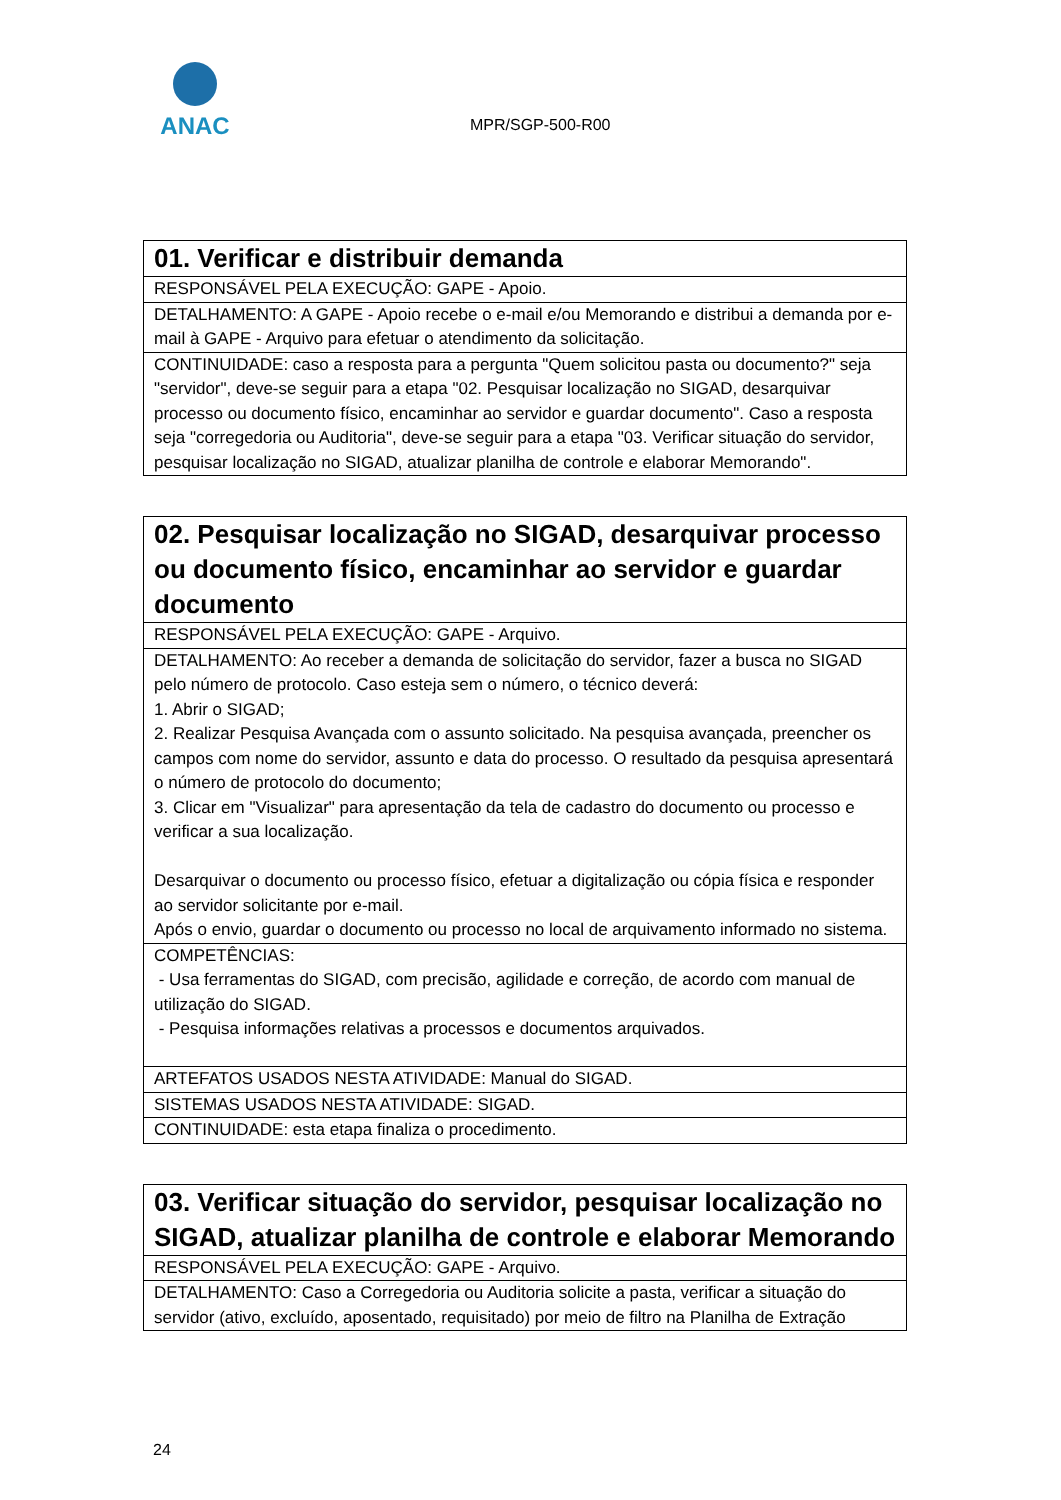ANAC
MPR/SGP-500-R00
| 01. Verificar e distribuir demanda |
| --- |
| RESPONSÁVEL PELA EXECUÇÃO: GAPE - Apoio. |
| DETALHAMENTO: A GAPE - Apoio recebe o e-mail e/ou Memorando e distribui a demanda por e-mail à GAPE - Arquivo para efetuar o atendimento da solicitação. |
| CONTINUIDADE: caso a resposta para a pergunta "Quem solicitou pasta ou documento?" seja "servidor", deve-se seguir para a etapa "02. Pesquisar localização no SIGAD, desarquivar processo ou documento físico, encaminhar ao servidor e guardar documento". Caso a resposta seja "corregedoria ou Auditoria", deve-se seguir para a etapa "03. Verificar situação do servidor, pesquisar localização no SIGAD, atualizar planilha de controle e elaborar Memorando". |
| 02. Pesquisar localização no SIGAD, desarquivar processo ou documento físico, encaminhar ao servidor e guardar documento |
| --- |
| RESPONSÁVEL PELA EXECUÇÃO: GAPE - Arquivo. |
| DETALHAMENTO: Ao receber a demanda de solicitação do servidor, fazer a busca no SIGAD pelo número de protocolo. Caso esteja sem o número, o técnico deverá: 1. Abrir o SIGAD; 2. Realizar Pesquisa Avançada com o assunto solicitado. Na pesquisa avançada, preencher os campos com nome do servidor, assunto e data do processo. O resultado da pesquisa apresentará o número de protocolo do documento; 3. Clicar em "Visualizar" para apresentação da tela de cadastro do documento ou processo e verificar a sua localização. Desarquivar o documento ou processo físico, efetuar a digitalização ou cópia física e responder ao servidor solicitante por e-mail. Após o envio, guardar o documento ou processo no local de arquivamento informado no sistema. |
| COMPETÊNCIAS: - Usa ferramentas do SIGAD, com precisão, agilidade e correção, de acordo com manual de utilização do SIGAD. - Pesquisa informações relativas a processos e documentos arquivados. |
| ARTEFATOS USADOS NESTA ATIVIDADE: Manual do SIGAD. |
| SISTEMAS USADOS NESTA ATIVIDADE: SIGAD. |
| CONTINUIDADE: esta etapa finaliza o procedimento. |
| 03. Verificar situação do servidor, pesquisar localização no SIGAD, atualizar planilha de controle e elaborar Memorando |
| --- |
| RESPONSÁVEL PELA EXECUÇÃO: GAPE - Arquivo. |
| DETALHAMENTO: Caso a Corregedoria ou Auditoria solicite a pasta, verificar a situação do servidor (ativo, excluído, aposentado, requisitado) por meio de filtro na Planilha de Extração |
24